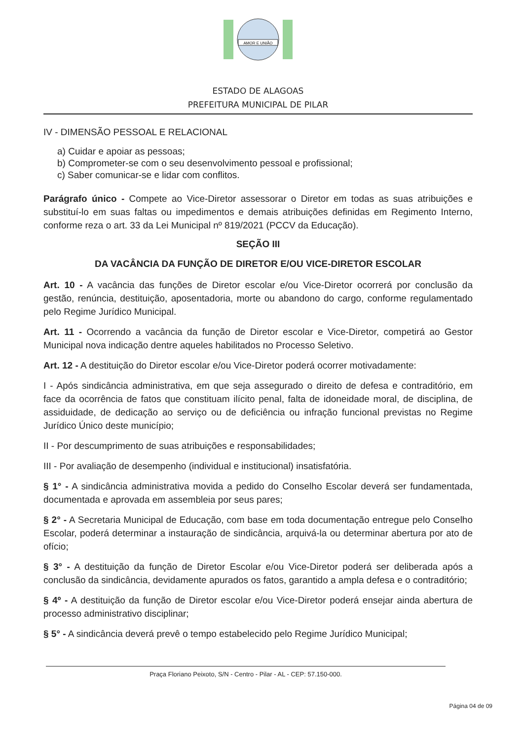AMOR E UNIÃO
ESTADO DE ALAGOAS
PREFEITURA MUNICIPAL DE PILAR
IV - DIMENSÃO PESSOAL E RELACIONAL
a) Cuidar e apoiar as pessoas;
b) Comprometer-se com o seu desenvolvimento pessoal e profissional;
c) Saber comunicar-se e lidar com conflitos.
Parágrafo único - Compete ao Vice-Diretor assessorar o Diretor em todas as suas atribuições e substituí-lo em suas faltas ou impedimentos e demais atribuições definidas em Regimento Interno, conforme reza o art. 33 da Lei Municipal nº 819/2021 (PCCV da Educação).
SEÇÃO III
DA VACÂNCIA DA FUNÇÃO DE DIRETOR E/OU VICE-DIRETOR ESCOLAR
Art. 10 - A vacância das funções de Diretor escolar e/ou Vice-Diretor ocorrerá por conclusão da gestão, renúncia, destituição, aposentadoria, morte ou abandono do cargo, conforme regulamentado pelo Regime Jurídico Municipal.
Art. 11 - Ocorrendo a vacância da função de Diretor escolar e Vice-Diretor, competirá ao Gestor Municipal nova indicação dentre aqueles habilitados no Processo Seletivo.
Art. 12 - A destituição do Diretor escolar e/ou Vice-Diretor poderá ocorrer motivadamente:
I - Após sindicância administrativa, em que seja assegurado o direito de defesa e contraditório, em face da ocorrência de fatos que constituam ilícito penal, falta de idoneidade moral, de disciplina, de assiduidade, de dedicação ao serviço ou de deficiência ou infração funcional previstas no Regime Jurídico Único deste município;
II - Por descumprimento de suas atribuições e responsabilidades;
III - Por avaliação de desempenho (individual e institucional) insatisfatória.
§ 1° - A sindicância administrativa movida a pedido do Conselho Escolar deverá ser fundamentada, documentada e aprovada em assembleia por seus pares;
§ 2° - A Secretaria Municipal de Educação, com base em toda documentação entregue pelo Conselho Escolar, poderá determinar a instauração de sindicância, arquivá-la ou determinar abertura por ato de ofício;
§ 3° - A destituição da função de Diretor Escolar e/ou Vice-Diretor poderá ser deliberada após a conclusão da sindicância, devidamente apurados os fatos, garantido a ampla defesa e o contraditório;
§ 4º - A destituição da função de Diretor escolar e/ou Vice-Diretor poderá ensejar ainda abertura de processo administrativo disciplinar;
§ 5° - A sindicância deverá prevê o tempo estabelecido pelo Regime Jurídico Municipal;
Praça Floriano Peixoto, S/N - Centro - Pilar - AL - CEP: 57.150-000.
Página 04 de 09